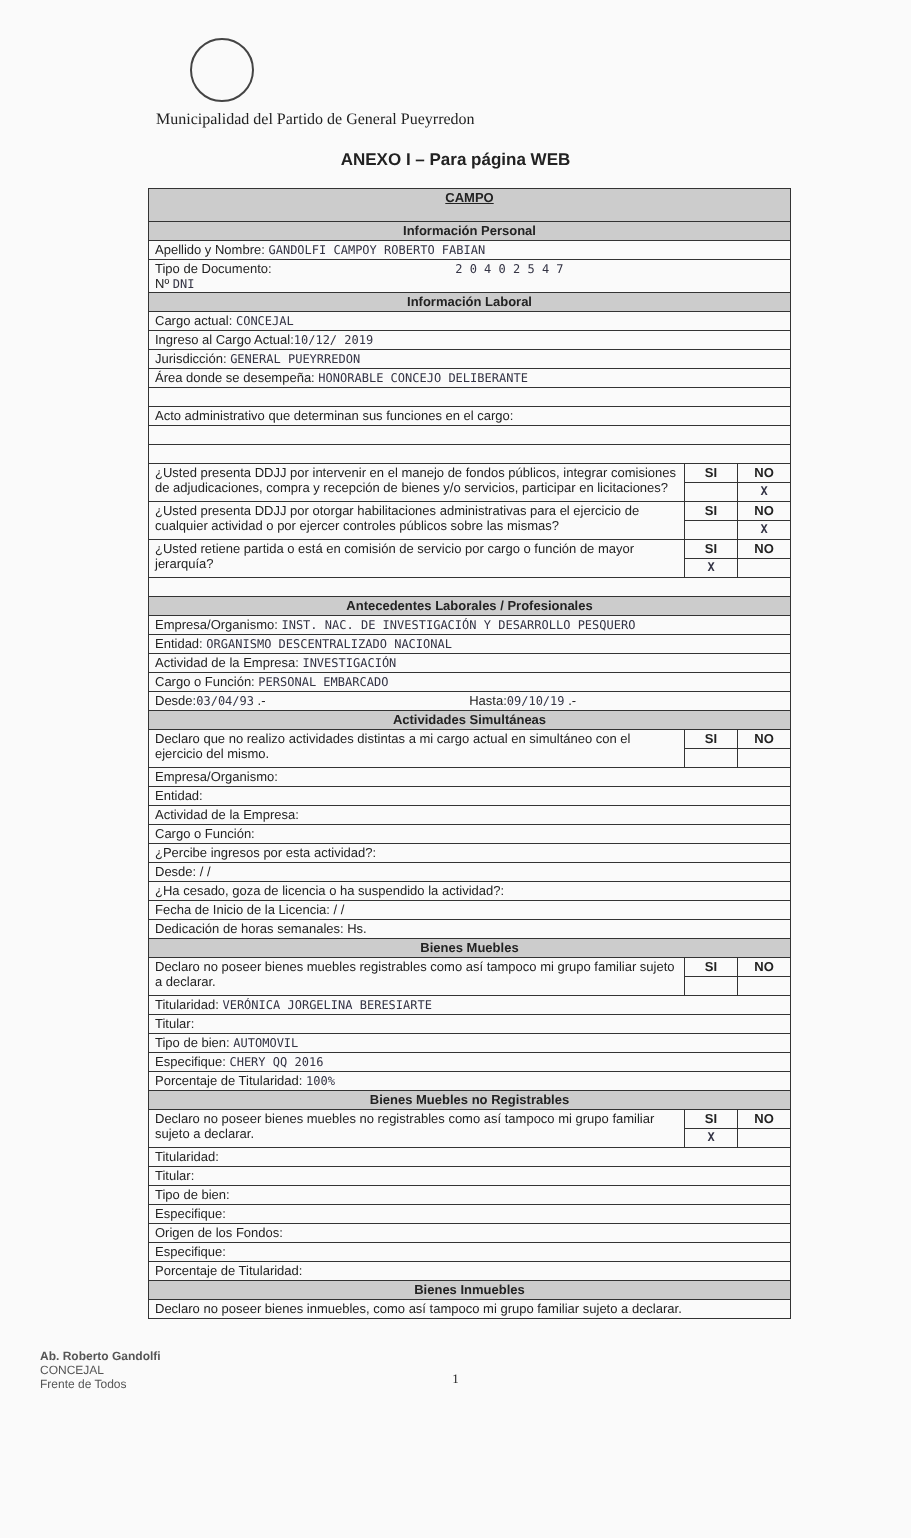Municipalidad del Partido de General Pueyrredon
ANEXO I – Para página WEB
| CAMPO | | |
| --- | --- | --- |
| Información Personal | | |
| Apellido y Nombre: GANDOLFI CAMPOY ROBERTO FABIAN | | |
| Tipo de Documento: 2 0 4 0 2 5 4 7 Nº DNI | | |
| Información Laboral | | |
| Cargo actual: CONCEJAL | | |
| Ingreso al Cargo Actual: 10/12/ 2019 | | |
| Jurisdicción: GENERAL PUEYRREDON | | |
| Área donde se desempeña: HONORABLE CONCEJO DELIBERANTE | | |
| Acto administrativo que determinan sus funciones en el cargo: | | |
| ¿Usted presenta DDJJ por intervenir en el manejo de fondos públicos, integrar comisiones de adjudicaciones, compra y recepción de bienes y/o servicios, participar en licitaciones? | SI | NO |
| | | X |
| ¿Usted presenta DDJJ por otorgar habilitaciones administrativas para el ejercicio de cualquier actividad o por ejercer controles públicos sobre las mismas? | SI | NO |
| | | X |
| ¿Usted retiene partida o está en comisión de servicio por cargo o función de mayor jerarquía? | SI | NO |
| | X | |
| Antecedentes Laborales / Profesionales | | |
| Empresa/Organismo: INST. NAC. DE INVESTIGACIÓN Y DESARROLLO PESQUERO | | |
| Entidad: ORGANISMO DESCENTRALIZADO NACIONAL | | |
| Actividad de la Empresa: INVESTIGACIÓN | | |
| Cargo o Función: PERSONAL EMBARCADO | | |
| Desde: 03/04/93 .- Hasta: 09/10/19 .- | | |
| Actividades Simultáneas | | |
| Declaro que no realizo actividades distintas a mi cargo actual en simultáneo con el ejercicio del mismo. | SI | NO |
| Empresa/Organismo: | | |
| Entidad: | | |
| Actividad de la Empresa: | | |
| Cargo o Función: | | |
| ¿Percibe ingresos por esta actividad?: | | |
| Desde: / / | | |
| ¿Ha cesado, goza de licencia o ha suspendido la actividad?: | | |
| Fecha de Inicio de la Licencia: / / | | |
| Dedicación de horas semanales: Hs. | | |
| Bienes Muebles | | |
| Declaro no poseer bienes muebles registrables como así tampoco mi grupo familiar sujeto a declarar. | SI | NO |
| Titularidad: VERÓNICA JORGELINA BERESIARTE | | |
| Titular: | | |
| Tipo de bien: AUTOMOVIL | | |
| Especifique: CHERY QQ 2016 | | |
| Porcentaje de Titularidad: 100% | | |
| Bienes Muebles no Registrables | | |
| Declaro no poseer bienes muebles no registrables como así tampoco mi grupo familiar sujeto a declarar. | SI | NO |
| | X | |
| Titularidad: | | |
| Titular: | | |
| Tipo de bien: | | |
| Especifique: | | |
| Origen de los Fondos: | | |
| Especifique: | | |
| Porcentaje de Titularidad: | | |
| Bienes Inmuebles | | |
| Declaro no poseer bienes inmuebles, como así tampoco mi grupo familiar sujeto a declarar. | | |
Ab. Roberto Gandolfi
CONCEJAL
Frente de Todos
1